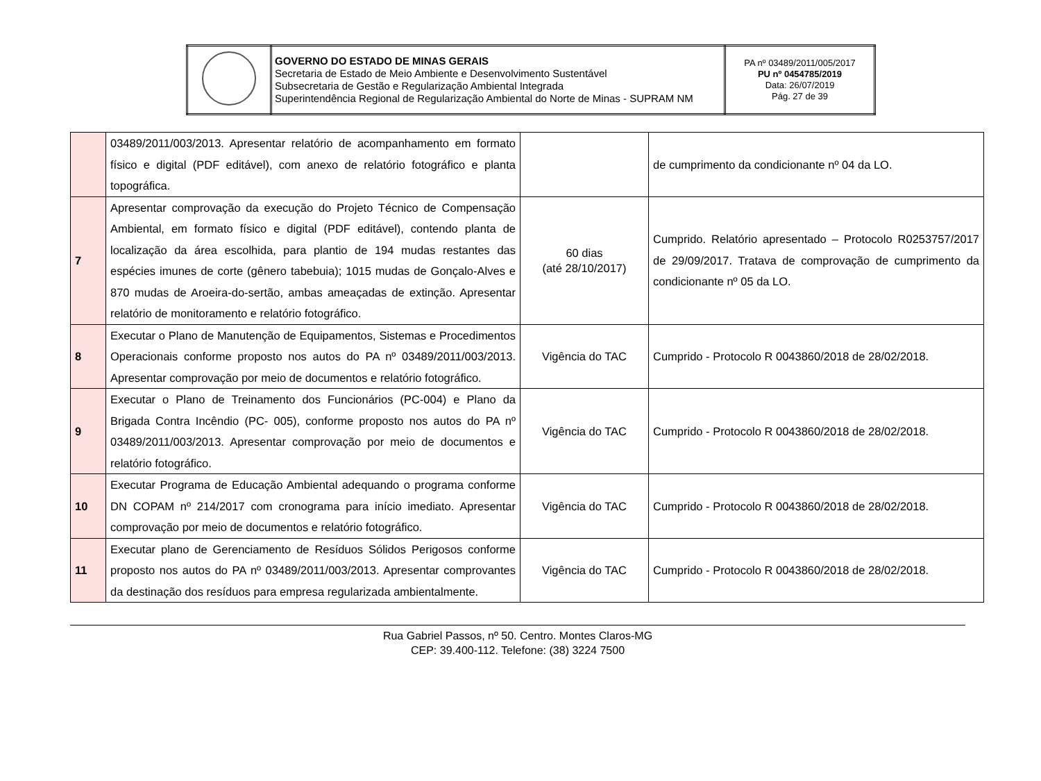| | GOVERNO DO ESTADO DE MINAS GERAIS Secretaria de Estado de Meio Ambiente e Desenvolvimento Sustentável Subsecretaria de Gestão e Regularização Ambiental Integrada Superintendência Regional de Regularização Ambiental do Norte de Minas - SUPRAM NM | PA nº 03489/2011/005/2017 PU nº 0454785/2019 Data: 26/07/2019 Pág. 27 de 39 |
| | 03489/2011/003/2013. Apresentar relatório de acompanhamento em formato físico e digital (PDF editável), com anexo de relatório fotográfico e planta topográfica. | | de cumprimento da condicionante nº 04 da LO. |
| 7 | Apresentar comprovação da execução do Projeto Técnico de Compensação Ambiental, em formato físico e digital (PDF editável), contendo planta de localização da área escolhida, para plantio de 194 mudas restantes das espécies imunes de corte (gênero tabebuia); 1015 mudas de Gonçalo-Alves e 870 mudas de Aroeira-do-sertão, ambas ameaçadas de extinção. Apresentar relatório de monitoramento e relatório fotográfico. | 60 dias (até 28/10/2017) | Cumprido. Relatório apresentado – Protocolo R0253757/2017 de 29/09/2017. Tratava de comprovação de cumprimento da condicionante nº 05 da LO. |
| 8 | Executar o Plano de Manutenção de Equipamentos, Sistemas e Procedimentos Operacionais conforme proposto nos autos do PA nº 03489/2011/003/2013. Apresentar comprovação por meio de documentos e relatório fotográfico. | Vigência do TAC | Cumprido - Protocolo R 0043860/2018 de 28/02/2018. |
| 9 | Executar o Plano de Treinamento dos Funcionários (PC-004) e Plano da Brigada Contra Incêndio (PC- 005), conforme proposto nos autos do PA nº 03489/2011/003/2013. Apresentar comprovação por meio de documentos e relatório fotográfico. | Vigência do TAC | Cumprido - Protocolo R 0043860/2018 de 28/02/2018. |
| 10 | Executar Programa de Educação Ambiental adequando o programa conforme DN COPAM nº 214/2017 com cronograma para início imediato. Apresentar comprovação por meio de documentos e relatório fotográfico. | Vigência do TAC | Cumprido - Protocolo R 0043860/2018 de 28/02/2018. |
| 11 | Executar plano de Gerenciamento de Resíduos Sólidos Perigosos conforme proposto nos autos do PA nº 03489/2011/003/2013. Apresentar comprovantes da destinação dos resíduos para empresa regularizada ambientalmente. | Vigência do TAC | Cumprido - Protocolo R 0043860/2018 de 28/02/2018. |
Rua Gabriel Passos, nº 50. Centro. Montes Claros-MG
CEP: 39.400-112. Telefone: (38) 3224 7500